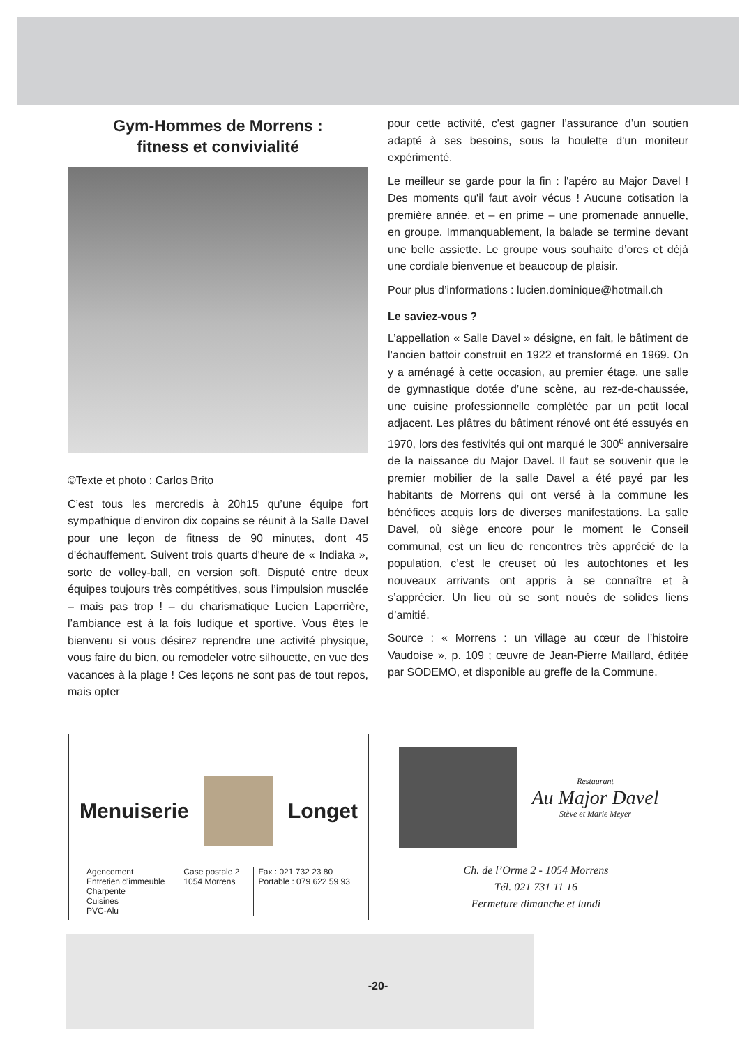Gym-Hommes de Morrens :
fitness et convivialité
©Texte et photo : Carlos Brito
C’est tous les mercredis à 20h15 qu’une équipe fort sympathique d’environ dix copains se réunit à la Salle Davel pour une leçon de fitness de 90 minutes, dont 45 d'échauffement. Suivent trois quarts d'heure de « Indiaka », sorte de volley-ball, en version soft. Disputé entre deux équipes toujours très compétitives, sous l’impulsion musclée – mais pas trop ! – du charismatique Lucien Laperrière, l’ambiance est à la fois ludique et sportive. Vous êtes le bienvenu si vous désirez reprendre une activité physique, vous faire du bien, ou remodeler votre silhouette, en vue des vacances à la plage ! Ces leçons ne sont pas de tout repos, mais opter
pour cette activité, c'est gagner l’assurance d’un soutien adapté à ses besoins, sous la houlette d'un moniteur expérimenté.
Le meilleur se garde pour la fin : l'apéro au Major Davel ! Des moments qu'il faut avoir vécus ! Aucune cotisation la première année, et – en prime – une promenade annuelle, en groupe. Immanquablement, la balade se termine devant une belle assiette. Le groupe vous souhaite d’ores et déjà une cordiale bienvenue et beaucoup de plaisir.
Pour plus d’informations : lucien.dominique@hotmail.ch
Le saviez-vous ?
L’appellation « Salle Davel » désigne, en fait, le bâtiment de l’ancien battoir construit en 1922 et transformé en 1969. On y a aménagé à cette occasion, au premier étage, une salle de gymnastique dotée d’une scène, au rez-de-chaussée, une cuisine professionnelle complétée par un petit local adjacent. Les plâtres du bâtiment rénové ont été essuyés en 1970, lors des festivités qui ont marqué le 300<sup>e</sup> anniversaire de la naissance du Major Davel. Il faut se souvenir que le premier mobilier de la salle Davel a été payé par les habitants de Morrens qui ont versé à la commune les bénéfices acquis lors de diverses manifestations. La salle Davel, où siège encore pour le moment le Conseil communal, est un lieu de rencontres très apprécié de la population, c’est le creuset où les autochtones et les nouveaux arrivants ont appris à se connaître et à s’apprécier. Un lieu où se sont noués de solides liens d’amitié.
Source : « Morrens : un village au cœur de l’histoire Vaudoise », p. 109 ; œuvre de Jean-Pierre Maillard, éditée par SODEMO, et disponible au greffe de la Commune.
Menuiserie Longet
Agencement
Entretien d'immeuble
Charpente
Cuisines
PVC-Alu
Case postale 2
1054 Morrens
Fax : 021 732 23 80
Portable : 079 622 59 93
Restaurant
Au Major Davel
Stève et Marie Meyer
Ch. de l’Orme 2 - 1054 Morrens
Tél. 021 731 11 16
Fermeture dimanche et lundi
-20-